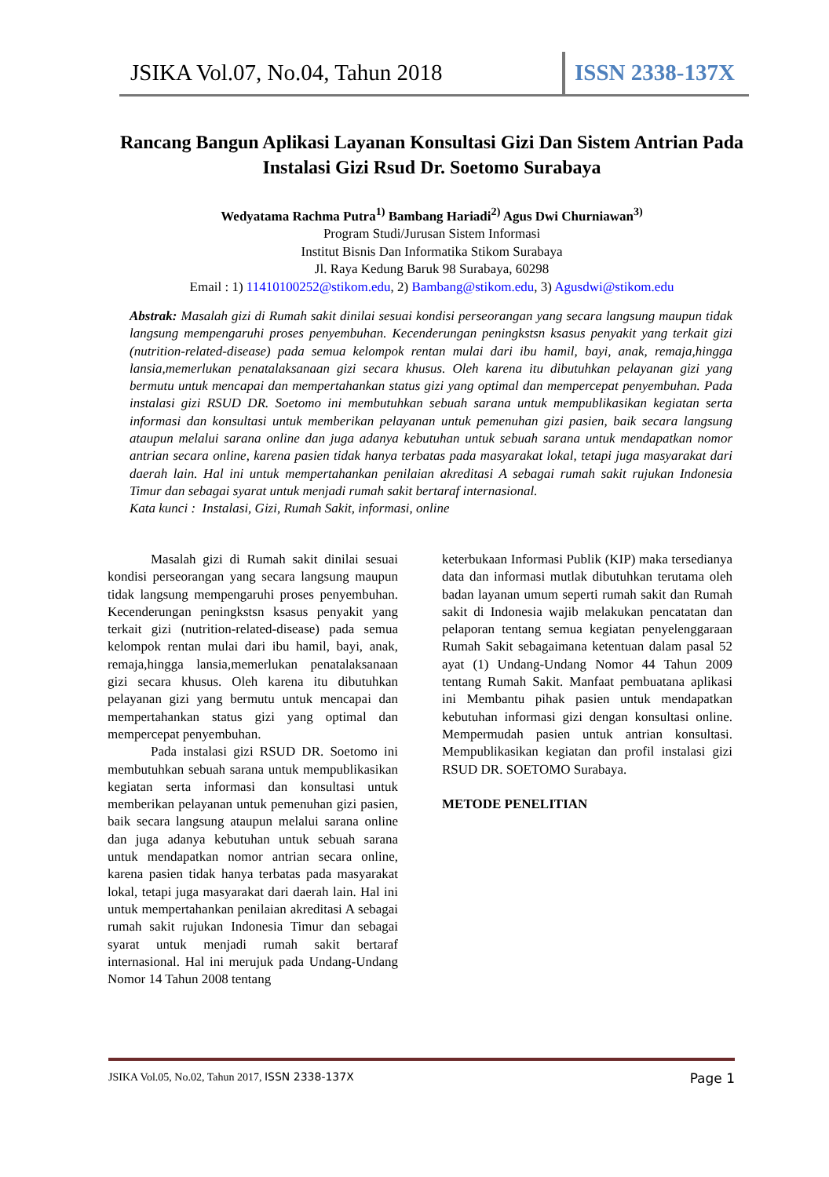JSIKA Vol.07, No.04, Tahun 2018 ISSN 2338-137X
Rancang Bangun Aplikasi Layanan Konsultasi Gizi Dan Sistem Antrian Pada Instalasi Gizi Rsud Dr. Soetomo Surabaya
Wedyatama Rachma Putra<sup>1)</sup> Bambang Hariadi<sup>2)</sup> Agus Dwi Churniawan<sup>3)</sup>
Program Studi/Jurusan Sistem Informasi
Institut Bisnis Dan Informatika Stikom Surabaya
Jl. Raya Kedung Baruk 98 Surabaya, 60298
Email : 1) 11410100252@stikom.edu, 2) Bambang@stikom.edu, 3) Agusdwi@stikom.edu
Abstrak: Masalah gizi di Rumah sakit dinilai sesuai kondisi perseorangan yang secara langsung maupun tidak langsung mempengaruhi proses penyembuhan. Kecenderungan peningkstsn ksasus penyakit yang terkait gizi (nutrition-related-disease) pada semua kelompok rentan mulai dari ibu hamil, bayi, anak, remaja,hingga lansia,memerlukan penatalaksanaan gizi secara khusus. Oleh karena itu dibutuhkan pelayanan gizi yang bermutu untuk mencapai dan mempertahankan status gizi yang optimal dan mempercepat penyembuhan. Pada instalasi gizi RSUD DR. Soetomo ini membutuhkan sebuah sarana untuk mempublikasikan kegiatan serta informasi dan konsultasi untuk memberikan pelayanan untuk pemenuhan gizi pasien, baik secara langsung ataupun melalui sarana online dan juga adanya kebutuhan untuk sebuah sarana untuk mendapatkan nomor antrian secara online, karena pasien tidak hanya terbatas pada masyarakat lokal, tetapi juga masyarakat dari daerah lain. Hal ini untuk mempertahankan penilaian akreditasi A sebagai rumah sakit rujukan Indonesia Timur dan sebagai syarat untuk menjadi rumah sakit bertaraf internasional.
Kata kunci : Instalasi, Gizi, Rumah Sakit, informasi, online
Masalah gizi di Rumah sakit dinilai sesuai kondisi perseorangan yang secara langsung maupun tidak langsung mempengaruhi proses penyembuhan. Kecenderungan peningkstsn ksasus penyakit yang terkait gizi (nutrition-related-disease) pada semua kelompok rentan mulai dari ibu hamil, bayi, anak, remaja,hingga lansia,memerlukan penatalaksanaan gizi secara khusus. Oleh karena itu dibutuhkan pelayanan gizi yang bermutu untuk mencapai dan mempertahankan status gizi yang optimal dan mempercepat penyembuhan.
Pada instalasi gizi RSUD DR. Soetomo ini membutuhkan sebuah sarana untuk mempublikasikan kegiatan serta informasi dan konsultasi untuk memberikan pelayanan untuk pemenuhan gizi pasien, baik secara langsung ataupun melalui sarana online dan juga adanya kebutuhan untuk sebuah sarana untuk mendapatkan nomor antrian secara online, karena pasien tidak hanya terbatas pada masyarakat lokal, tetapi juga masyarakat dari daerah lain. Hal ini untuk mempertahankan penilaian akreditasi A sebagai rumah sakit rujukan Indonesia Timur dan sebagai syarat untuk menjadi rumah sakit bertaraf internasional. Hal ini merujuk pada Undang-Undang Nomor 14 Tahun 2008 tentang
keterbukaan Informasi Publik (KIP) maka tersedianya data dan informasi mutlak dibutuhkan terutama oleh badan layanan umum seperti rumah sakit dan Rumah sakit di Indonesia wajib melakukan pencatatan dan pelaporan tentang semua kegiatan penyelenggaraan Rumah Sakit sebagaimana ketentuan dalam pasal 52 ayat (1) Undang-Undang Nomor 44 Tahun 2009 tentang Rumah Sakit. Manfaat pembuatana aplikasi ini Membantu pihak pasien untuk mendapatkan kebutuhan informasi gizi dengan konsultasi online. Mempermudah pasien untuk antrian konsultasi. Mempublikasikan kegiatan dan profil instalasi gizi RSUD DR. SOETOMO Surabaya.
METODE PENELITIAN
JSIKA Vol.05, No.02, Tahun 2017, ISSN 2338-137X Page 1